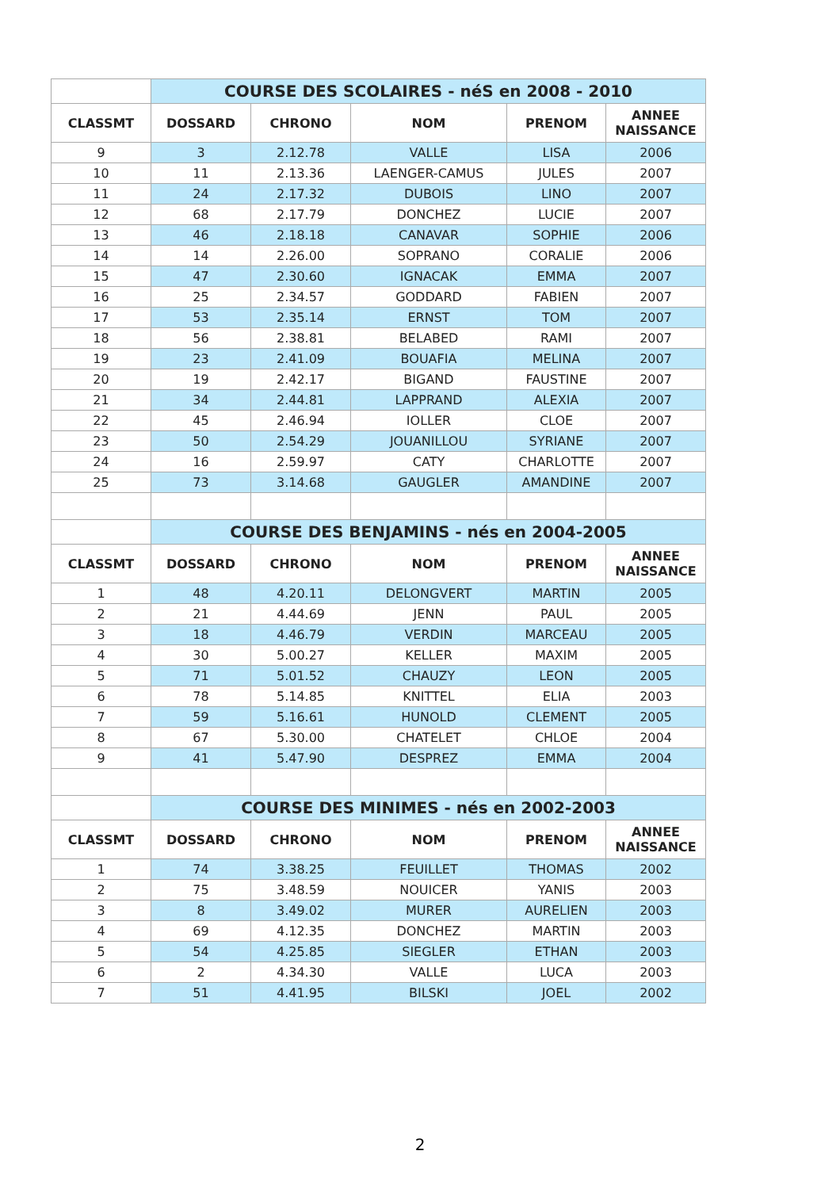| | COURSE DES SCOLAIRES - néS en 2008 - 2010 | | | | |
| CLASSMT | DOSSARD | CHRONO | NOM | PRENOM | ANNEE NAISSANCE |
| 9 | 3 | 2.12.78 | VALLE | LISA | 2006 |
| 10 | 11 | 2.13.36 | LAENGER-CAMUS | JULES | 2007 |
| 11 | 24 | 2.17.32 | DUBOIS | LINO | 2007 |
| 12 | 68 | 2.17.79 | DONCHEZ | LUCIE | 2007 |
| 13 | 46 | 2.18.18 | CANAVAR | SOPHIE | 2006 |
| 14 | 14 | 2.26.00 | SOPRANO | CORALIE | 2006 |
| 15 | 47 | 2.30.60 | IGNACAK | EMMA | 2007 |
| 16 | 25 | 2.34.57 | GODDARD | FABIEN | 2007 |
| 17 | 53 | 2.35.14 | ERNST | TOM | 2007 |
| 18 | 56 | 2.38.81 | BELABED | RAMI | 2007 |
| 19 | 23 | 2.41.09 | BOUAFIA | MELINA | 2007 |
| 20 | 19 | 2.42.17 | BIGAND | FAUSTINE | 2007 |
| 21 | 34 | 2.44.81 | LAPPRAND | ALEXIA | 2007 |
| 22 | 45 | 2.46.94 | IOLLER | CLOE | 2007 |
| 23 | 50 | 2.54.29 | JOUANILLOU | SYRIANE | 2007 |
| 24 | 16 | 2.59.97 | CATY | CHARLOTTE | 2007 |
| 25 | 73 | 3.14.68 | GAUGLER | AMANDINE | 2007 |
| | COURSE DES BENJAMINS - nés en 2004-2005 | | | | |
| CLASSMT | DOSSARD | CHRONO | NOM | PRENOM | ANNEE NAISSANCE |
| 1 | 48 | 4.20.11 | DELONGVERT | MARTIN | 2005 |
| 2 | 21 | 4.44.69 | JENN | PAUL | 2005 |
| 3 | 18 | 4.46.79 | VERDIN | MARCEAU | 2005 |
| 4 | 30 | 5.00.27 | KELLER | MAXIM | 2005 |
| 5 | 71 | 5.01.52 | CHAUZY | LEON | 2005 |
| 6 | 78 | 5.14.85 | KNITTEL | ELIA | 2003 |
| 7 | 59 | 5.16.61 | HUNOLD | CLEMENT | 2005 |
| 8 | 67 | 5.30.00 | CHATELET | CHLOE | 2004 |
| 9 | 41 | 5.47.90 | DESPREZ | EMMA | 2004 |
| | COURSE DES MINIMES - nés en 2002-2003 | | | | |
| CLASSMT | DOSSARD | CHRONO | NOM | PRENOM | ANNEE NAISSANCE |
| 1 | 74 | 3.38.25 | FEUILLET | THOMAS | 2002 |
| 2 | 75 | 3.48.59 | NOUICER | YANIS | 2003 |
| 3 | 8 | 3.49.02 | MURER | AURELIEN | 2003 |
| 4 | 69 | 4.12.35 | DONCHEZ | MARTIN | 2003 |
| 5 | 54 | 4.25.85 | SIEGLER | ETHAN | 2003 |
| 6 | 2 | 4.34.30 | VALLE | LUCA | 2003 |
| 7 | 51 | 4.41.95 | BILSKI | JOEL | 2002 |
2